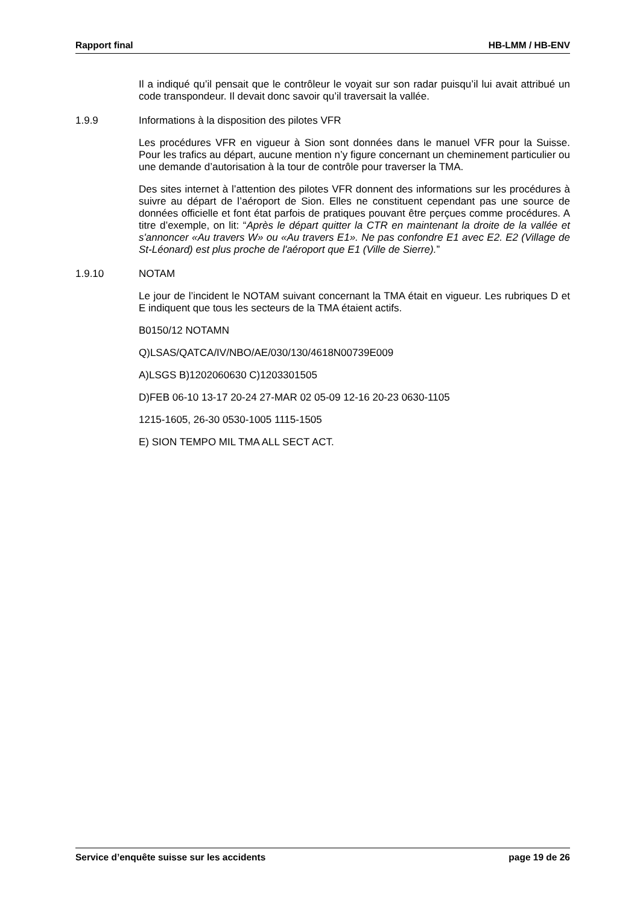Rapport final HB-LMM / HB-ENV
Il a indiqué qu’il pensait que le contrôleur le voyait sur son radar puisqu’il lui avait attribué un code transpondeur. Il devait donc savoir qu’il traversait la vallée.
1.9.9 Informations à la disposition des pilotes VFR
Les procédures VFR en vigueur à Sion sont données dans le manuel VFR pour la Suisse. Pour les trafics au départ, aucune mention n’y figure concernant un cheminement particulier ou une demande d’autorisation à la tour de contrôle pour traverser la TMA.
Des sites internet à l’attention des pilotes VFR donnent des informations sur les procédures à suivre au départ de l’aéroport de Sion. Elles ne constituent cependant pas une source de données officielle et font état parfois de pratiques pouvant être perçues comme procédures. A titre d’exemple, on lit: “Après le départ quitter la CTR en maintenant la droite de la vallée et s'annoncer «Au travers W» ou «Au travers E1». Ne pas confondre E1 avec E2. E2 (Village de St-Léonard) est plus proche de l'aéroport que E1 (Ville de Sierre).”
1.9.10 NOTAM
Le jour de l’incident le NOTAM suivant concernant la TMA était en vigueur. Les rubriques D et E indiquent que tous les secteurs de la TMA étaient actifs.
B0150/12 NOTAMN
Q)LSAS/QATCA/IV/NBO/AE/030/130/4618N00739E009
A)LSGS B)1202060630 C)1203301505
D)FEB 06-10 13-17 20-24 27-MAR 02 05-09 12-16 20-23 0630-1105
1215-1605, 26-30 0530-1005 1115-1505
E) SION TEMPO MIL TMA ALL SECT ACT.
Service d’enquête suisse sur les accidents page 19 de 26